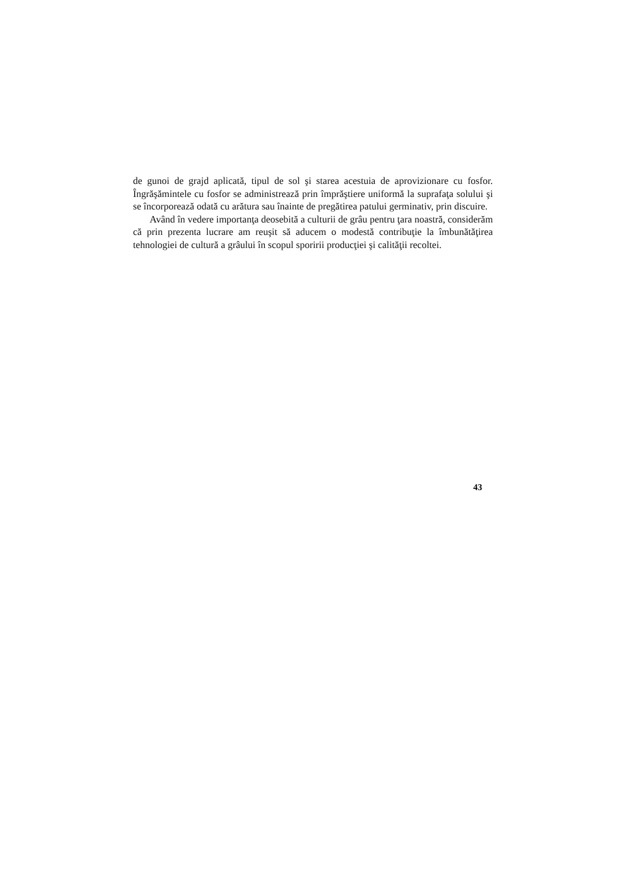de gunoi de grajd aplicată, tipul de sol şi starea acestuia de aprovizionare cu fosfor. Îngrăşămintele cu fosfor se administrează prin împrăştiere uniformă la suprafaţa solului şi se încorporează odată cu arătura sau înainte de pregătirea patului germinativ, prin discuire.
Având în vedere importanţa deosebită a culturii de grâu pentru ţara noastră, considerăm că prin prezenta lucrare am reuşit să aducem o modestă contribuţie la îmbunătăţirea tehnologiei de cultură a grâului în scopul sporirii producţiei şi calităţii recoltei.
43